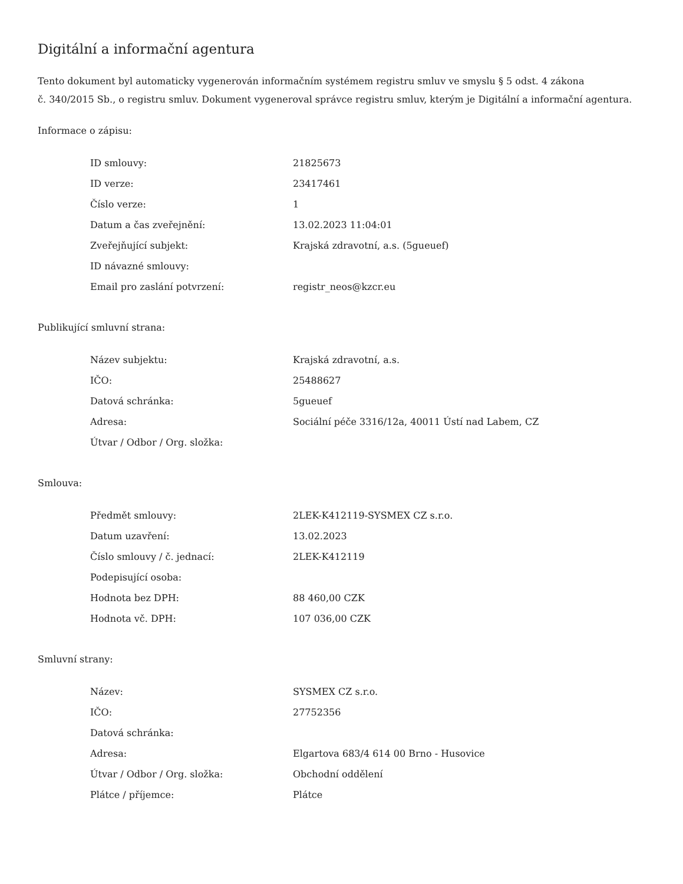Digitální a informační agentura
Tento dokument byl automaticky vygenerován informačním systémem registru smluv ve smyslu § 5 odst. 4 zákona
č. 340/2015 Sb., o registru smluv. Dokument vygeneroval správce registru smluv, kterým je Digitální a informační agentura.
Informace o zápisu:
| ID smlouvy: | 21825673 |
| ID verze: | 23417461 |
| Číslo verze: | 1 |
| Datum a čas zveřejnění: | 13.02.2023 11:04:01 |
| Zveřejňující subjekt: | Krajská zdravotní, a.s. (5gueuef) |
| ID návazné smlouvy: | |
| Email pro zaslání potvrzení: | registr_neos@kzcr.eu |
Publikující smluvní strana:
| Název subjektu: | Krajská zdravotní, a.s. |
| IČO: | 25488627 |
| Datová schránka: | 5gueuef |
| Adresa: | Sociální péče 3316/12a, 40011 Ústí nad Labem, CZ |
| Útvar / Odbor / Org. složka: | |
Smlouva:
| Předmět smlouvy: | 2LEK-K412119-SYSMEX CZ s.r.o. |
| Datum uzavření: | 13.02.2023 |
| Číslo smlouvy / č. jednací: | 2LEK-K412119 |
| Podepisující osoba: | |
| Hodnota bez DPH: | 88 460,00 CZK |
| Hodnota vč. DPH: | 107 036,00 CZK |
Smluvní strany:
| Název: | SYSMEX CZ s.r.o. |
| IČO: | 27752356 |
| Datová schránka: | |
| Adresa: | Elgartova 683/4 614 00 Brno - Husovice |
| Útvar / Odbor / Org. složka: | Obchodní oddělení |
| Plátce / příjemce: | Plátce |